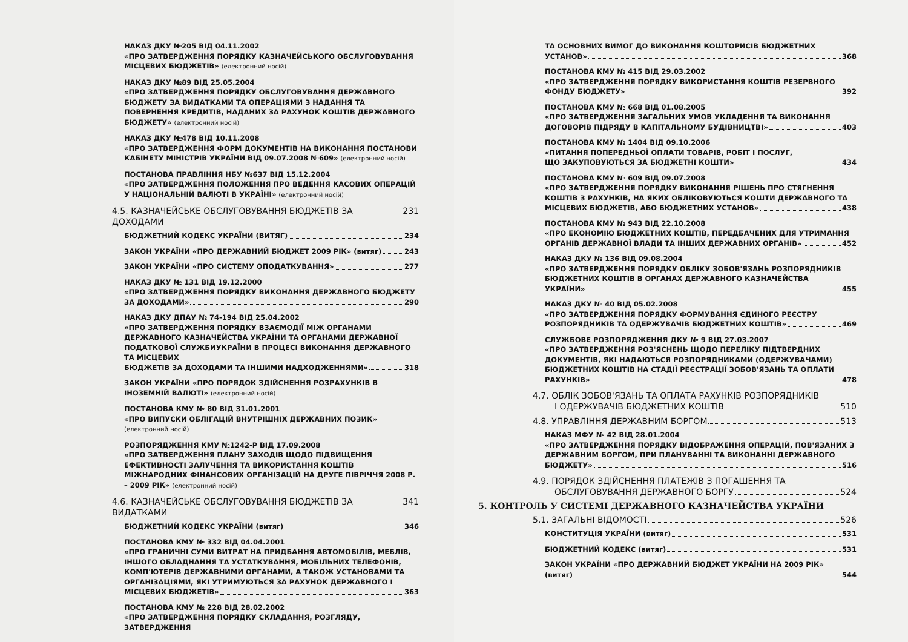НАКАЗ ДКУ №205 ВІД 04.11.2002
«ПРО ЗАТВЕРДЖЕННЯ ПОРЯДКУ КАЗНАЧЕЙСЬКОГО ОБСЛУГОВУВАННЯ МІСЦЕВИХ БЮДЖЕТІВ» (електронний носій)
НАКАЗ ДКУ №89 ВІД 25.05.2004
«ПРО ЗАТВЕРДЖЕННЯ ПОРЯДКУ ОБСЛУГОВУВАННЯ ДЕРЖАВНОГО БЮДЖЕТУ ЗА ВИДАТКАМИ ТА ОПЕРАЦІЯМИ З НАДАННЯ ТА ПОВЕРНЕННЯ КРЕДИТІВ, НАДАНИХ ЗА РАХУНОК КОШТІВ ДЕРЖАВНОГО БЮДЖЕТУ» (електронний носій)
НАКАЗ ДКУ №478 ВІД 10.11.2008
«ПРО ЗАТВЕРДЖЕННЯ ФОРМ ДОКУМЕНТІВ НА ВИКОНАННЯ ПОСТАНОВИ КАБІНЕТУ МІНІСТРІВ УКРАЇНИ ВІД 09.07.2008 №609» (електронний носій)
ПОСТАНОВА ПРАВЛІННЯ НБУ №637 ВІД 15.12.2004
«ПРО ЗАТВЕРДЖЕННЯ ПОЛОЖЕННЯ ПРО ВЕДЕННЯ КАСОВИХ ОПЕРАЦІЙ У НАЦІОНАЛЬНІЙ ВАЛЮТІ В УКРАЇНІ» (електронний носій)
4.5. КАЗНАЧЕЙСЬКЕ ОБСЛУГОВУВАННЯ БЮДЖЕТІВ ЗА ДОХОДАМИ 231
БЮДЖЕТНИЙ КОДЕКС УКРАЇНИ (ВИТЯГ) 234
ЗАКОН УКРАЇНИ «ПРО ДЕРЖАВНИЙ БЮДЖЕТ 2009 РІК» (витяг) 243
ЗАКОН УКРАЇНИ «ПРО СИСТЕМУ ОПОДАТКУВАННЯ» 277
НАКАЗ ДКУ № 131 ВІД 19.12.2000
«ПРО ЗАТВЕРДЖЕННЯ ПОРЯДКУ ВИКОНАННЯ ДЕРЖАВНОГО БЮДЖЕТУ
ЗА ДОХОДАМИ» 290
НАКАЗ ДКУ ДПАУ № 74-194 ВІД 25.04.2002
«ПРО ЗАТВЕРДЖЕННЯ ПОРЯДКУ ВЗАЄМОДІЇ МІЖ ОРГАНАМИ ДЕРЖАВНОГО КАЗНАЧЕЙСТВА УКРАЇНИ ТА ОРГАНАМИ ДЕРЖАВНОЇ ПОДАТКОВОЇ СЛУЖБИУКРАЇНИ В ПРОЦЕСІ ВИКОНАННЯ ДЕРЖАВНОГО ТА МІСЦЕВИХ
БЮДЖЕТІВ ЗА ДОХОДАМИ ТА ІНШИМИ НАДХОДЖЕННЯМИ» 318
ЗАКОН УКРАЇНИ «ПРО ПОРЯДОК ЗДІЙСНЕННЯ РОЗРАХУНКІВ В ІНОЗЕМНІЙ ВАЛЮТІ» (електронний носій)
ПОСТАНОВА КМУ № 80 ВІД 31.01.2001
«ПРО ВИПУСКИ ОБЛІГАЦІЙ ВНУТРІШНІХ ДЕРЖАВНИХ ПОЗИК» (електронний носій)
РОЗПОРЯДЖЕННЯ КМУ №1242-Р ВІД 17.09.2008
«ПРО ЗАТВЕРДЖЕННЯ ПЛАНУ ЗАХОДІВ ЩОДО ПІДВИЩЕННЯ ЕФЕКТИВНОСТІ ЗАЛУЧЕННЯ ТА ВИКОРИСТАННЯ КОШТІВ МІЖНАРОДНИХ ФІНАНСОВИХ ОРГАНІЗАЦІЙ НА ДРУГЕ ПІВРІЧЧЯ 2008 Р. – 2009 РІК» (електронний носій)
4.6. КАЗНАЧЕЙСЬКЕ ОБСЛУГОВУВАННЯ БЮДЖЕТІВ ЗА ВИДАТКАМИ 341
БЮДЖЕТНИЙ КОДЕКС УКРАЇНИ (витяг) 346
ПОСТАНОВА КМУ № 332 ВІД 04.04.2001
«ПРО ГРАНИЧНІ СУМИ ВИТРАТ НА ПРИДБАННЯ АВТОМОБІЛІВ, МЕБЛІВ, ІНШОГО ОБЛАДНАННЯ ТА УСТАТКУВАННЯ, МОБІЛЬНИХ ТЕЛЕФОНІВ, КОМП'ЮТЕРІВ ДЕРЖАВНИМИ ОРГАНАМИ, А ТАКОЖ УСТАНОВАМИ ТА ОРГАНІЗАЦІЯМИ, ЯКІ УТРИМУЮТЬСЯ ЗА РАХУНОК ДЕРЖАВНОГО І
МІСЦЕВИХ БЮДЖЕТІВ» 363
ПОСТАНОВА КМУ № 228 ВІД 28.02.2002
«ПРО ЗАТВЕРДЖЕННЯ ПОРЯДКУ СКЛАДАННЯ, РОЗГЛЯДУ, ЗАТВЕРДЖЕННЯ
ТА ОСНОВНИХ ВИМОГ ДО ВИКОНАННЯ КОШТОРИСІВ БЮДЖЕТНИХ
УСТАНОВ» 368
ПОСТАНОВА КМУ № 415 ВІД 29.03.2002
«ПРО ЗАТВЕРДЖЕННЯ ПОРЯДКУ ВИКОРИСТАННЯ КОШТІВ РЕЗЕРВНОГО
ФОНДУ БЮДЖЕТУ» 392
ПОСТАНОВА КМУ № 668 ВІД 01.08.2005
«ПРО ЗАТВЕРДЖЕННЯ ЗАГАЛЬНИХ УМОВ УКЛАДЕННЯ ТА ВИКОНАННЯ
ДОГОВОРІВ ПІДРЯДУ В КАПІТАЛЬНОМУ БУДІВНИЦТВІ» 403
ПОСТАНОВА КМУ № 1404 ВІД 09.10.2006
«ПИТАННЯ ПОПЕРЕДНЬОЇ ОПЛАТИ ТОВАРІВ, РОБІТ І ПОСЛУГ,
ЩО ЗАКУПОВУЮТЬСЯ ЗА БЮДЖЕТНІ КОШТИ» 434
ПОСТАНОВА КМУ № 609 ВІД 09.07.2008
«ПРО ЗАТВЕРДЖЕННЯ ПОРЯДКУ ВИКОНАННЯ РІШЕНЬ ПРО СТЯГНЕННЯ КОШТІВ З РАХУНКІВ, НА ЯКИХ ОБЛІКОВУЮТЬСЯ КОШТИ ДЕРЖАВНОГО ТА
МІСЦЕВИХ БЮДЖЕТІВ, АБО БЮДЖЕТНИХ УСТАНОВ» 438
ПОСТАНОВА КМУ № 943 ВІД 22.10.2008
«ПРО ЕКОНОМІЮ БЮДЖЕТНИХ КОШТІВ, ПЕРЕДБАЧЕНИХ ДЛЯ УТРИМАННЯ
ОРГАНІВ ДЕРЖАВНОЇ ВЛАДИ ТА ІНШИХ ДЕРЖАВНИХ ОРГАНІВ» 452
НАКАЗ ДКУ № 136 ВІД 09.08.2004
«ПРО ЗАТВЕРДЖЕННЯ ПОРЯДКУ ОБЛІКУ ЗОБОВ'ЯЗАНЬ РОЗПОРЯДНИКІВ БЮДЖЕТНИХ КОШТІВ В ОРГАНАХ ДЕРЖАВНОГО КАЗНАЧЕЙСТВА
УКРАЇНИ» 455
НАКАЗ ДКУ № 40 ВІД 05.02.2008
«ПРО ЗАТВЕРДЖЕННЯ ПОРЯДКУ ФОРМУВАННЯ ЄДИНОГО РЕЄСТРУ
РОЗПОРЯДНИКІВ ТА ОДЕРЖУВАЧІВ БЮДЖЕТНИХ КОШТІВ» 469
СЛУЖБОВЕ РОЗПОРЯДЖЕННЯ ДКУ № 9 ВІД 27.03.2007
«ПРО ЗАТВЕРДЖЕННЯ РОЗ'ЯСНЕНЬ ЩОДО ПЕРЕЛІКУ ПІДТВЕРДНИХ ДОКУМЕНТІВ, ЯКІ НАДАЮТЬСЯ РОЗПОРЯДНИКАМИ (ОДЕРЖУВАЧАМИ) БЮДЖЕТНИХ КОШТІВ НА СТАДІЇ РЕЄСТРАЦІЇ ЗОБОВ'ЯЗАНЬ ТА ОПЛАТИ
РАХУНКІВ» 478
4.7. ОБЛІК ЗОБОВ'ЯЗАНЬ ТА ОПЛАТА РАХУНКІВ РОЗПОРЯДНИКІВ
І ОДЕРЖУВАЧІВ БЮДЖЕТНИХ КОШТІВ 510
4.8. УПРАВЛІННЯ ДЕРЖАВНИМ БОРГОМ 513
НАКАЗ МФУ № 42 ВІД 28.01.2004
«ПРО ЗАТВЕРДЖЕННЯ ПОРЯДКУ ВІДОБРАЖЕННЯ ОПЕРАЦІЙ, ПОВ'ЯЗАНИХ З ДЕРЖАВНИМ БОРГОМ, ПРИ ПЛАНУВАННІ ТА ВИКОНАННІ ДЕРЖАВНОГО
БЮДЖЕТУ» 516
4.9. ПОРЯДОК ЗДІЙСНЕННЯ ПЛАТЕЖІВ З ПОГАШЕННЯ ТА
ОБСЛУГОВУВАННЯ ДЕРЖАВНОГО БОРГУ 524
5. КОНТРОЛЬ У СИСТЕМІ ДЕРЖАВНОГО КАЗНАЧЕЙСТВА УКРАЇНИ
5.1. ЗАГАЛЬНІ ВІДОМОСТІ 526
КОНСТИТУЦІЯ УКРАЇНИ (витяг) 531
БЮДЖЕТНИЙ КОДЕКС (витяг) 531
ЗАКОН УКРАЇНИ «ПРО ДЕРЖАВНИЙ БЮДЖЕТ УКРАЇНИ НА 2009 РІК»
(витяг) 544